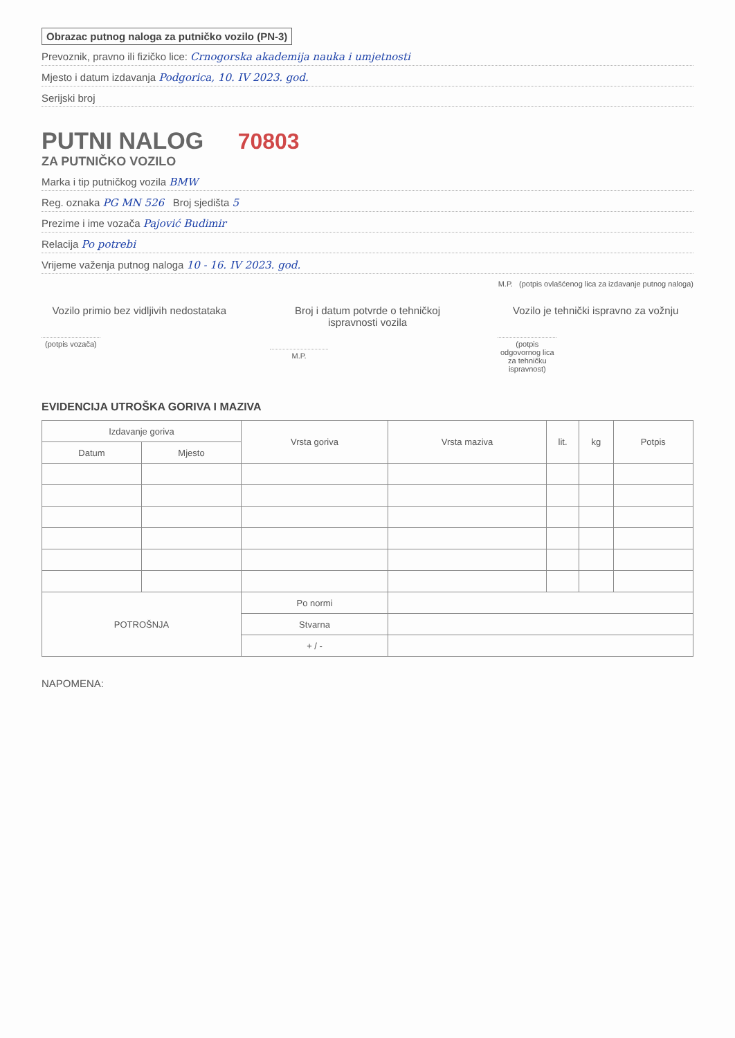Obrazac putnog naloga za putničko vozilo (PN-3)
Prevoznik, pravno ili fizičko lice: Crnogorska akademija nauka i umjetnosti
Mjesto i datum izdavanja Podgorica, 10. IV 2023. god.
Serijski broj
PUTNI NALOG 70803
ZA PUTNIČKO VOZILO
Marka i tip putničkog vozila BMW
Reg. oznaka PG MN 526 Broj sjedišta 5
Prezime i ime vozača Pajović Budimir
Relacija Po potrebi
Vrijeme važenja putnog naloga 10 - 16. IV 2023. god.
M.P. (potpis ovlašćenog lica za izdavanje putnog naloga)
Vozilo primio bez vidljivih nedostataka
(potpis vozača)
Broj i datum potvrde o tehničkoj ispravnosti vozila
M.P.
Vozilo je tehnički ispravno za vožnju
(potpis odgovornog lica za tehničku ispravnost)
EVIDENCIJA UTROŠKA GORIVA I MAZIVA
| Izdavanje goriva | | Vrsta goriva | Vrsta maziva | lit. | kg | Potpis |
| --- | --- | --- | --- | --- | --- | --- |
| Datum | Mjesto | | | | | |
| POTROŠNJA | | Po normi | | | | |
| | | Stvarna | | | | |
| | | + / - | | | | |
NAPOMENA: